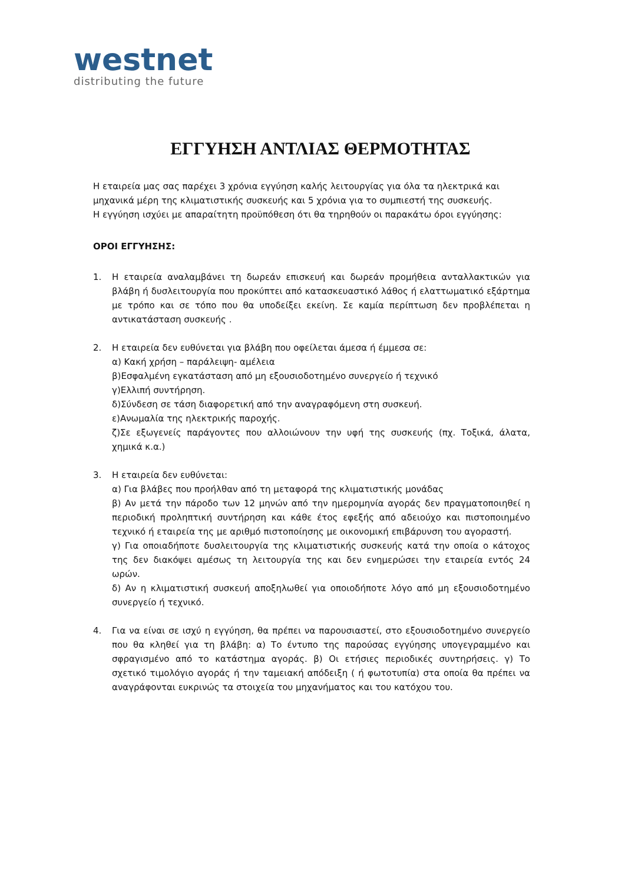westnet
distributing the future
ΕΓΓΥΗΣΗ ΑΝΤΛΙΑΣ ΘΕΡΜΟΤΗΤΑΣ
Η εταιρεία μας σας παρέχει 3 χρόνια εγγύηση καλής λειτουργίας για όλα τα ηλεκτρικά και μηχανικά μέρη της κλιματιστικής συσκευής και 5 χρόνια για το συμπιεστή της συσκευής.
Η εγγύηση ισχύει με απαραίτητη προϋπόθεση ότι θα τηρηθούν οι παρακάτω όροι εγγύησης:
ΟΡΟΙ ΕΓΓΥΗΣΗΣ:
1. Η εταιρεία αναλαμβάνει τη δωρεάν επισκευή και δωρεάν προμήθεια ανταλλακτικών για βλάβη ή δυσλειτουργία που προκύπτει από κατασκευαστικό λάθος ή ελαττωματικό εξάρτημα με τρόπο και σε τόπο που θα υποδείξει εκείνη. Σε καμία περίπτωση δεν προβλέπεται η αντικατάσταση συσκευής .
2. Η εταιρεία δεν ευθύνεται για βλάβη που οφείλεται άμεσα ή έμμεσα σε:
α) Κακή χρήση – παράλειψη- αμέλεια
β)Εσφαλμένη εγκατάσταση από μη εξουσιοδοτημένο συνεργείο ή τεχνικό
γ)Ελλιπή συντήρηση.
δ)Σύνδεση σε τάση διαφορετική από την αναγραφόμενη στη συσκευή.
ε)Ανωμαλία της ηλεκτρικής παροχής.
ζ)Σε εξωγενείς παράγοντες που αλλοιώνουν την υφή της συσκευής (πχ. Τοξικά, άλατα, χημικά κ.α.)
3. Η εταιρεία δεν ευθύνεται:
α) Για βλάβες που προήλθαν από τη μεταφορά της κλιματιστικής μονάδας
β) Αν μετά την πάροδο των 12 μηνών από την ημερομηνία αγοράς δεν πραγματοποιηθεί η περιοδική προληπτική συντήρηση και κάθε έτος εφεξής από αδειούχο και πιστοποιημένο τεχνικό ή εταιρεία της με αριθμό πιστοποίησης με οικονομική επιβάρυνση του αγοραστή.
γ) Για οποιαδήποτε δυσλειτουργία της κλιματιστικής συσκευής κατά την οποία ο κάτοχος της δεν διακόψει αμέσως τη λειτουργία της και δεν ενημερώσει την εταιρεία εντός 24 ωρών.
δ) Αν η κλιματιστική συσκευή αποξηλωθεί για οποιοδήποτε λόγο από μη εξουσιοδοτημένο συνεργείο ή τεχνικό.
4. Για να είναι σε ισχύ η εγγύηση, θα πρέπει να παρουσιαστεί, στο εξουσιοδοτημένο συνεργείο που θα κληθεί για τη βλάβη: α) Το έντυπο της παρούσας εγγύησης υπογεγραμμένο και σφραγισμένο από το κατάστημα αγοράς. β) Οι ετήσιες περιοδικές συντηρήσεις. γ) Το σχετικό τιμολόγιο αγοράς ή την ταμειακή απόδειξη ( ή φωτοτυπία) στα οποία θα πρέπει να αναγράφονται ευκρινώς τα στοιχεία του μηχανήματος και του κατόχου του.